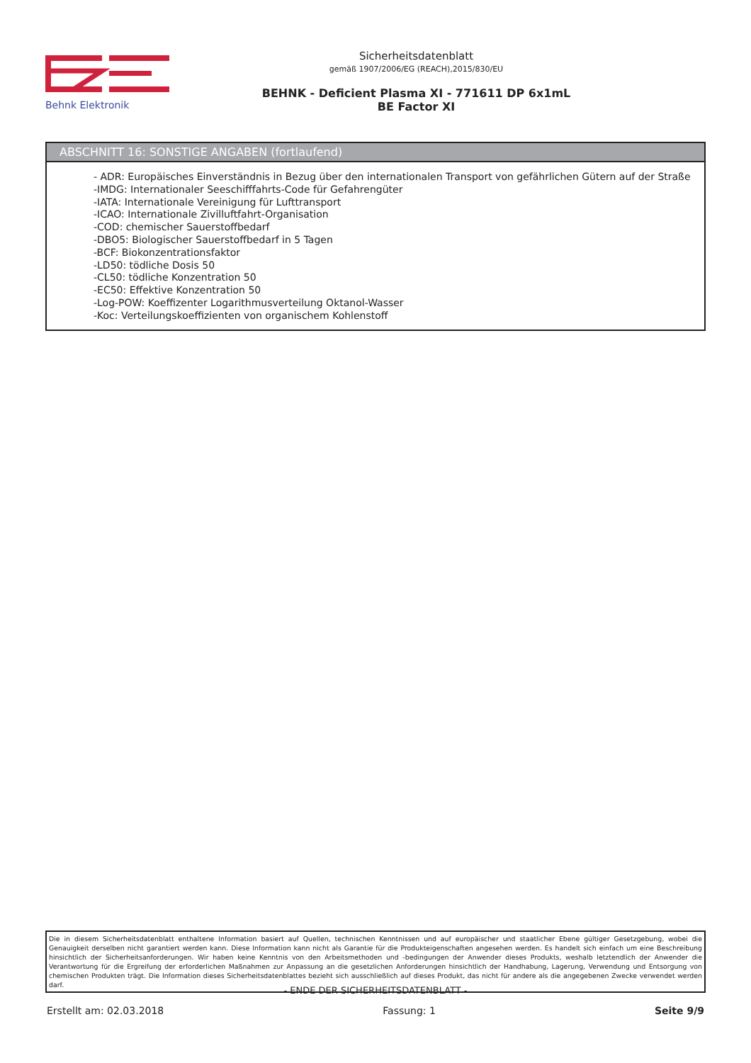Behnk Elektronik
Sicherheitsdatenblatt
gemäß 1907/2006/EG (REACH),2015/830/EU
BEHNK - Deficient Plasma XI - 771611 DP 6x1mL
BE Factor XI
ABSCHNITT 16: SONSTIGE ANGABEN (fortlaufend)
- ADR: Europäisches Einverständnis in Bezug über den internationalen Transport von gefährlichen Gütern auf der Straße
-IMDG: Internationaler Seeschifffahrts-Code für Gefahrengüter
-IATA: Internationale Vereinigung für Lufttransport
-ICAO: Internationale Zivilluftfahrt-Organisation
-COD: chemischer Sauerstoffbedarf
-DBO5: Biologischer Sauerstoffbedarf in 5 Tagen
-BCF: Biokonzentrationsfaktor
-LD50: tödliche Dosis 50
-CL50: tödliche Konzentration 50
-EC50: Effektive Konzentration 50
-Log-POW: Koeffizenter Logarithmusverteilung Oktanol-Wasser
-Koc: Verteilungskoeffizienten von organischem Kohlenstoff
Die in diesem Sicherheitsdatenblatt enthaltene Information basiert auf Quellen, technischen Kenntnissen und auf europäischer und staatlicher Ebene gültiger Gesetzgebung, wobei die Genauigkeit derselben nicht garantiert werden kann. Diese Information kann nicht als Garantie für die Produkteigenschaften angesehen werden. Es handelt sich einfach um eine Beschreibung hinsichtlich der Sicherheitsanforderungen. Wir haben keine Kenntnis von den Arbeitsmethoden und -bedingungen der Anwender dieses Produkts, weshalb letztendlich der Anwender die Verantwortung für die Ergreifung der erforderlichen Maßnahmen zur Anpassung an die gesetzlichen Anforderungen hinsichtlich der Handhabung, Lagerung, Verwendung und Entsorgung von chemischen Produkten trägt. Die Information dieses Sicherheitsdatenblattes bezieht sich ausschließlich auf dieses Produkt, das nicht für andere als die angegebenen Zwecke verwendet werden darf.
- ENDE DER SICHERHEITSDATENBLATT -
Erstellt am: 02.03.2018 Fassung: 1 Seite 9/9